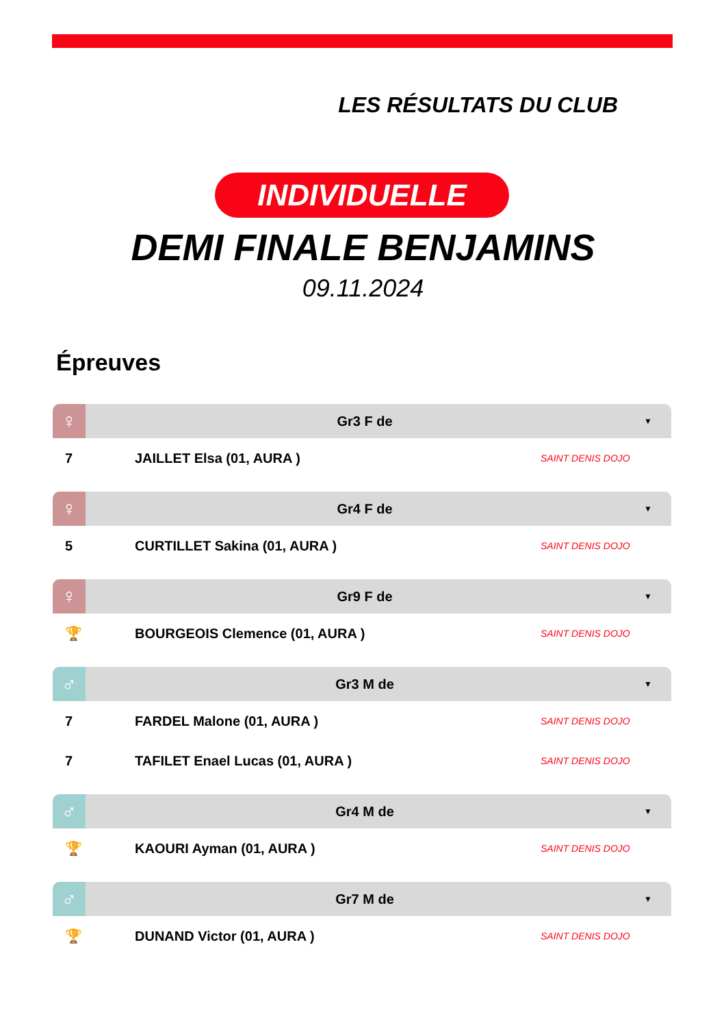LES RÉSULTATS DU CLUB
INDIVIDUELLE
DEMI FINALE BENJAMINS
09.11.2024
Épreuves
♀
Gr3 F de ▼
| 7 | JAILLET Elsa (01, AURA ) | SAINT DENIS DOJO |
♀
Gr4 F de ▼
| 5 | CURTILLET Sakina (01, AURA ) | SAINT DENIS DOJO |
♀
Gr9 F de ▼
| 🏆 | BOURGEOIS Clemence (01, AURA ) | SAINT DENIS DOJO |
♂
Gr3 M de ▼
| 7 | FARDEL Malone (01, AURA ) | SAINT DENIS DOJO |
| 7 | TAFILET Enael Lucas (01, AURA ) | SAINT DENIS DOJO |
♂
Gr4 M de ▼
| 🏆 | KAOURI Ayman (01, AURA ) | SAINT DENIS DOJO |
♂
Gr7 M de ▼
| 🏆 | DUNAND Victor (01, AURA ) | SAINT DENIS DOJO |